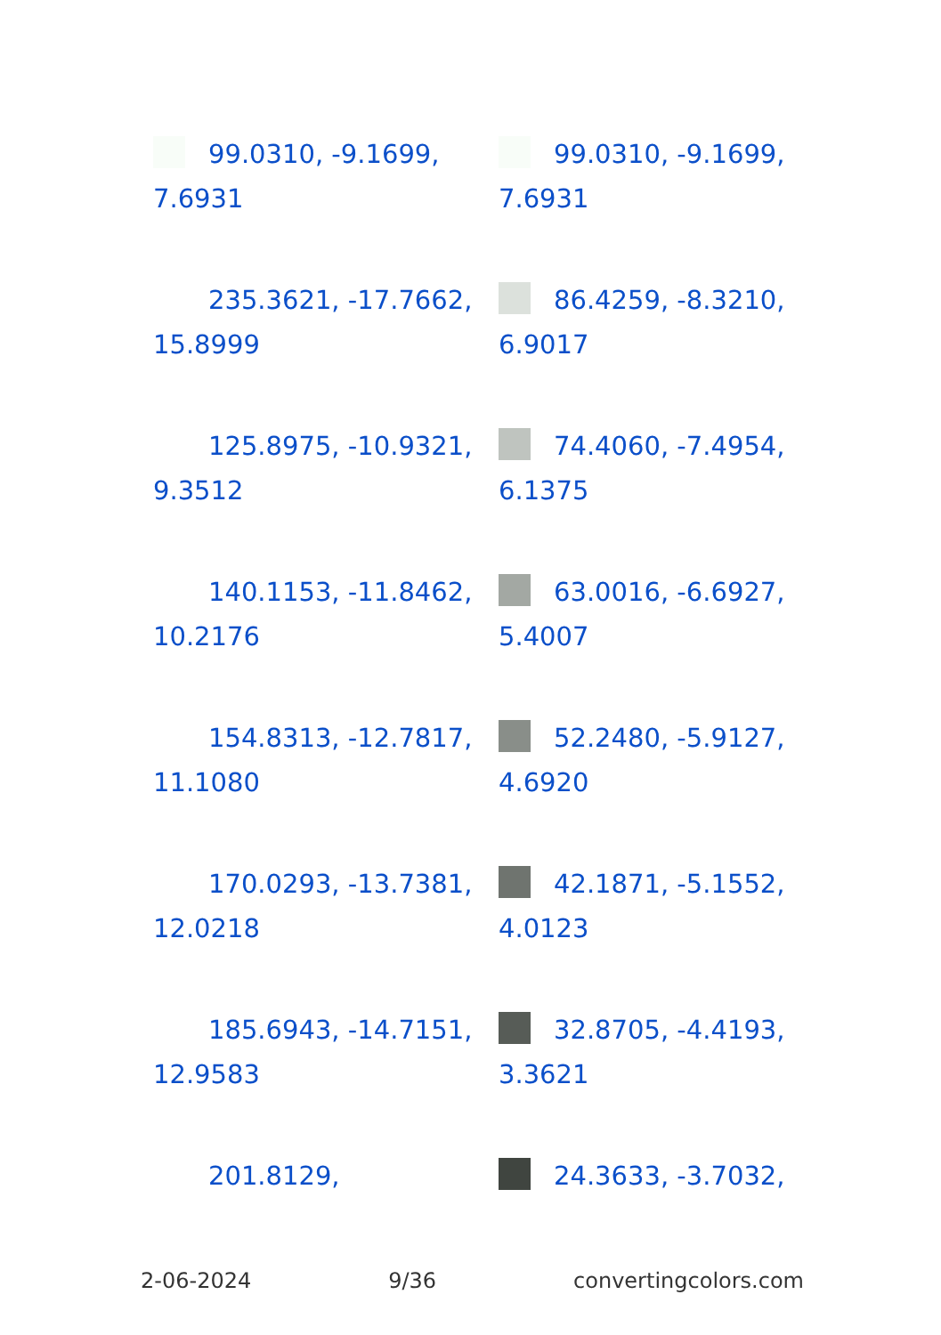99.0310, -9.1699, 7.6931
99.0310, -9.1699, 7.6931
235.3621, -17.7662, 15.8999
86.4259, -8.3210, 6.9017
125.8975, -10.9321, 9.3512
74.4060, -7.4954, 6.1375
140.1153, -11.8462, 10.2176
63.0016, -6.6927, 5.4007
154.8313, -12.7817, 11.1080
52.2480, -5.9127, 4.6920
170.0293, -13.7381, 12.0218
42.1871, -5.1552, 4.0123
185.6943, -14.7151, 12.9583
32.8705, -4.4193, 3.3621
201.8129,
24.3633, -3.7032,
2-06-2024 9/36 convertingcolors.com